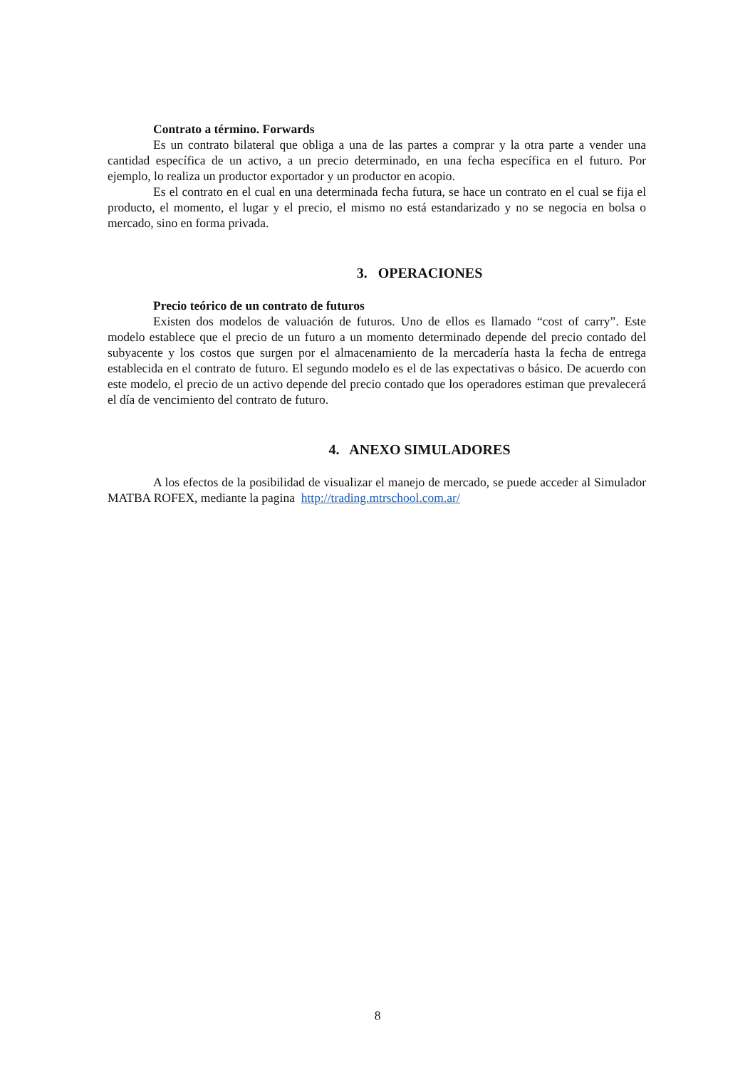Contrato a término. Forwards
Es un contrato bilateral que obliga a una de las partes a comprar y la otra parte a vender una cantidad específica de un activo, a un precio determinado, en una fecha específica en el futuro. Por ejemplo, lo realiza un productor exportador y un productor en acopio.
Es el contrato en el cual en una determinada fecha futura, se hace un contrato en el cual se fija el producto, el momento, el lugar y el precio, el mismo no está estandarizado y no se negocia en bolsa o mercado, sino en forma privada.
3. OPERACIONES
Precio teórico de un contrato de futuros
Existen dos modelos de valuación de futuros. Uno de ellos es llamado “cost of carry”. Este modelo establece que el precio de un futuro a un momento determinado depende del precio contado del subyacente y los costos que surgen por el almacenamiento de la mercadería hasta la fecha de entrega establecida en el contrato de futuro. El segundo modelo es el de las expectativas o básico. De acuerdo con este modelo, el precio de un activo depende del precio contado que los operadores estiman que prevalecerá el día de vencimiento del contrato de futuro.
4. ANEXO SIMULADORES
A los efectos de la posibilidad de visualizar el manejo de mercado, se puede acceder al Simulador MATBA ROFEX, mediante la pagina http://trading.mtrschool.com.ar/
8